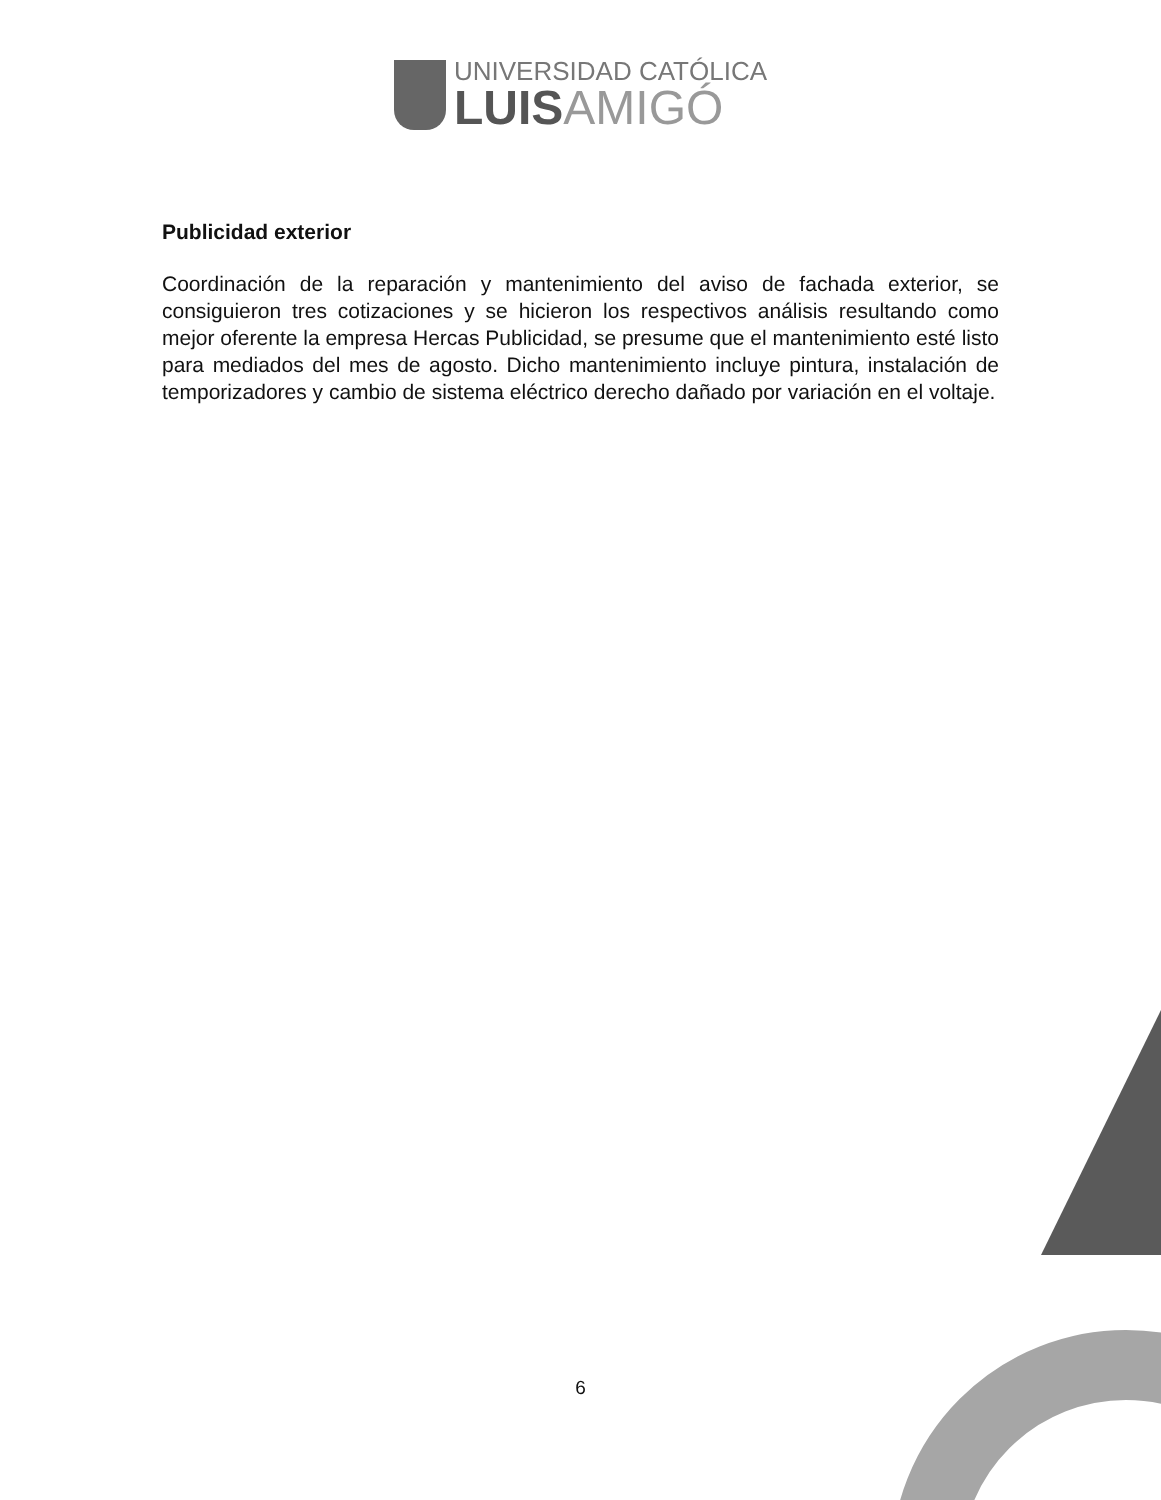UNIVERSIDAD CATÓLICA
LUISAMIGÓ
Publicidad exterior
Coordinación de la reparación y mantenimiento del aviso de fachada exterior, se consiguieron tres cotizaciones y se hicieron los respectivos análisis resultando como mejor oferente la empresa Hercas Publicidad, se presume que el mantenimiento esté listo para mediados del mes de agosto. Dicho mantenimiento incluye pintura, instalación de temporizadores y cambio de sistema eléctrico derecho dañado por variación en el voltaje.
6